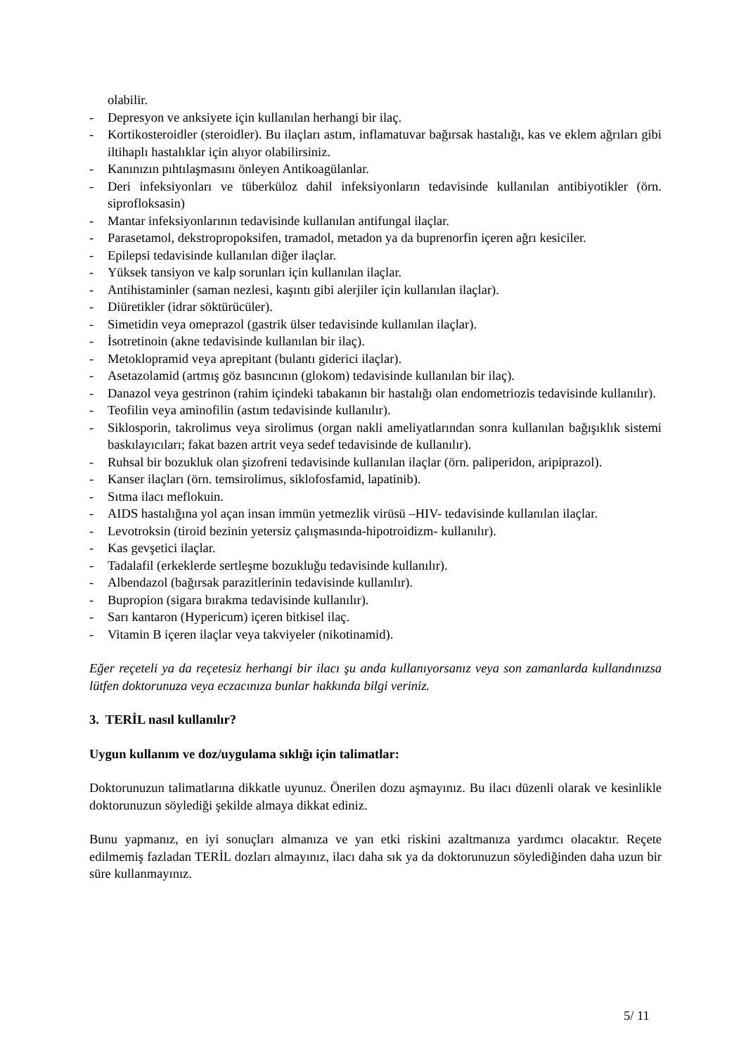olabilir.
- Depresyon ve anksiyete için kullanılan herhangi bir ilaç.
- Kortikosteroidler (steroidler). Bu ilaçları astım, inflamatuvar bağırsak hastalığı, kas ve eklem ağrıları gibi iltihaplı hastalıklar için alıyor olabilirsiniz.
- Kanınızın pıhtılaşmasını önleyen Antikoagülanlar.
- Deri infeksiyonları ve tüberküloz dahil infeksiyonların tedavisinde kullanılan antibiyotikler (örn. siprofloksasin)
- Mantar infeksiyonlarının tedavisinde kullanılan antifungal ilaçlar.
- Parasetamol, dekstropropoksifen, tramadol, metadon ya da buprenorfin içeren ağrı kesiciler.
- Epilepsi tedavisinde kullanılan diğer ilaçlar.
- Yüksek tansiyon ve kalp sorunları için kullanılan ilaçlar.
- Antihistaminler (saman nezlesi, kaşıntı gibi alerjiler için kullanılan ilaçlar).
- Diüretikler (idrar söktürücüler).
- Simetidin veya omeprazol (gastrik ülser tedavisinde kullanılan ilaçlar).
- İsotretinoin (akne tedavisinde kullanılan bir ilaç).
- Metoklopramid veya aprepitant (bulantı giderici ilaçlar).
- Asetazolamid (artmış göz basıncının (glokom) tedavisinde kullanılan bir ilaç).
- Danazol veya gestrinon (rahim içindeki tabakanın bir hastalığı olan endometriozis tedavisinde kullanılır).
- Teofilin veya aminofilin (astım tedavisinde kullanılır).
- Siklosporin, takrolimus veya sirolimus (organ nakli ameliyatlarından sonra kullanılan bağışıklık sistemi baskılayıcıları; fakat bazen artrit veya sedef tedavisinde de kullanılır).
- Ruhsal bir bozukluk olan şizofreni tedavisinde kullanılan ilaçlar (örn. paliperidon, aripiprazol).
- Kanser ilaçları (örn. temsirolimus, siklofosfamid, lapatinib).
- Sıtma ilacı meflokuin.
- AIDS hastalığına yol açan insan immün yetmezlik virüsü –HIV- tedavisinde kullanılan ilaçlar.
- Levotroksin (tiroid bezinin yetersiz çalışmasında-hipotroidizm- kullanılır).
- Kas gevşetici ilaçlar.
- Tadalafil (erkeklerde sertleşme bozukluğu tedavisinde kullanılır).
- Albendazol (bağırsak parazitlerinin tedavisinde kullanılır).
- Bupropion (sigara bırakma tedavisinde kullanılır).
- Sarı kantaron (Hypericum) içeren bitkisel ilaç.
- Vitamin B içeren ilaçlar veya takviyeler (nikotinamid).
Eğer reçeteli ya da reçetesiz herhangi bir ilacı şu anda kullanıyorsanız veya son zamanlarda kullandınızsa lütfen doktorunuza veya eczacınıza bunlar hakkında bilgi veriniz.
3. TERİL nasıl kullanılır?
Uygun kullanım ve doz/uygulama sıklığı için talimatlar:
Doktorunuzun talimatlarına dikkatle uyunuz. Önerilen dozu aşmayınız. Bu ilacı düzenli olarak ve kesinlikle doktorunuzun söylediği şekilde almaya dikkat ediniz.
Bunu yapmanız, en iyi sonuçları almanıza ve yan etki riskini azaltmanıza yardımcı olacaktır. Reçete edilmemiş fazladan TERİL dozları almayınız, ilacı daha sık ya da doktorunuzun söylediğinden daha uzun bir süre kullanmayınız.
5/ 11